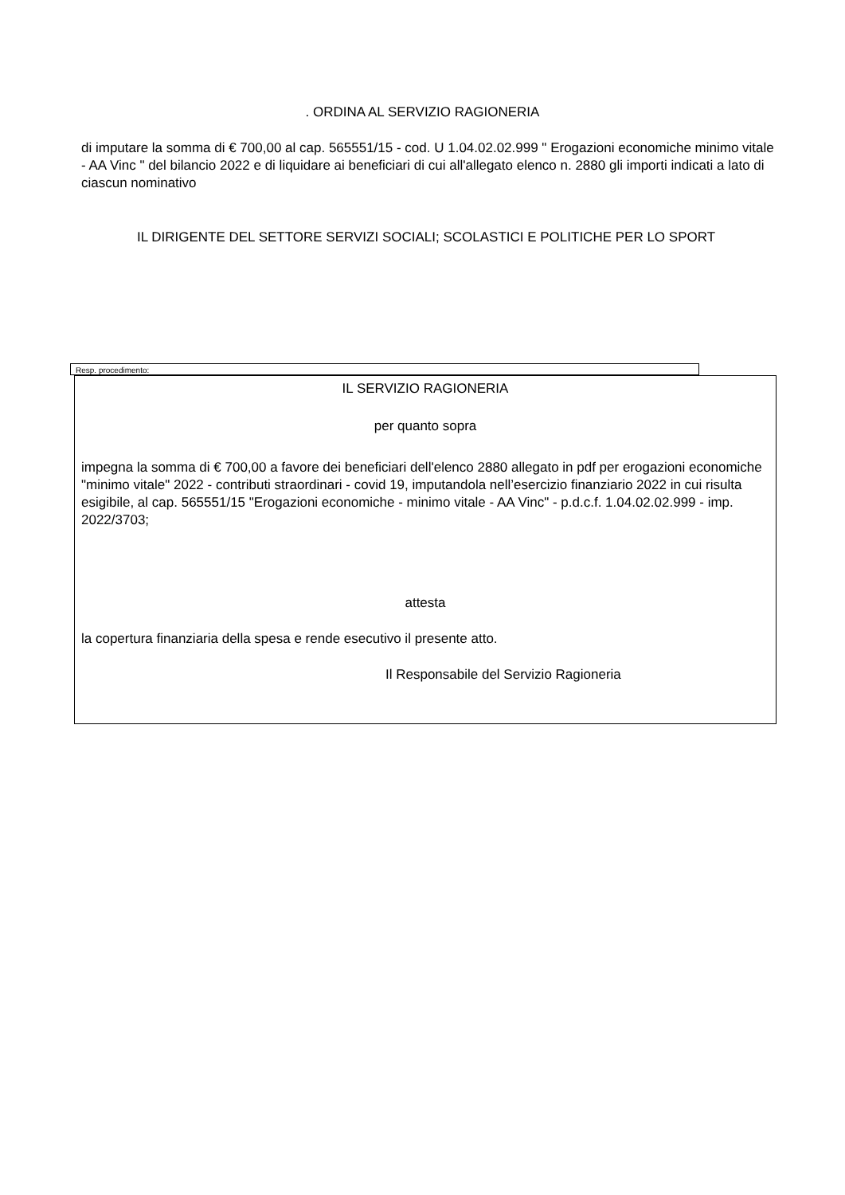. ORDINA AL SERVIZIO RAGIONERIA
di imputare la somma di € 700,00 al cap. 565551/15 - cod. U 1.04.02.02.999 " Erogazioni economiche minimo vitale - AA Vinc " del bilancio 2022 e di liquidare ai beneficiari di cui all'allegato elenco n. 2880 gli importi indicati a lato di ciascun nominativo
IL DIRIGENTE DEL SETTORE SERVIZI SOCIALI; SCOLASTICI E POLITICHE PER LO SPORT
Resp. procedimento:
IL SERVIZIO RAGIONERIA
per quanto sopra
impegna la somma di € 700,00 a favore dei beneficiari dell'elenco 2880 allegato in pdf per erogazioni economiche "minimo vitale" 2022 - contributi straordinari - covid 19, imputandola nell’esercizio finanziario 2022 in cui risulta esigibile, al cap. 565551/15 "Erogazioni economiche - minimo vitale - AA Vinc" - p.d.c.f. 1.04.02.02.999 - imp. 2022/3703;
attesta
la copertura finanziaria della spesa e rende esecutivo il presente atto.
Il Responsabile del Servizio Ragioneria